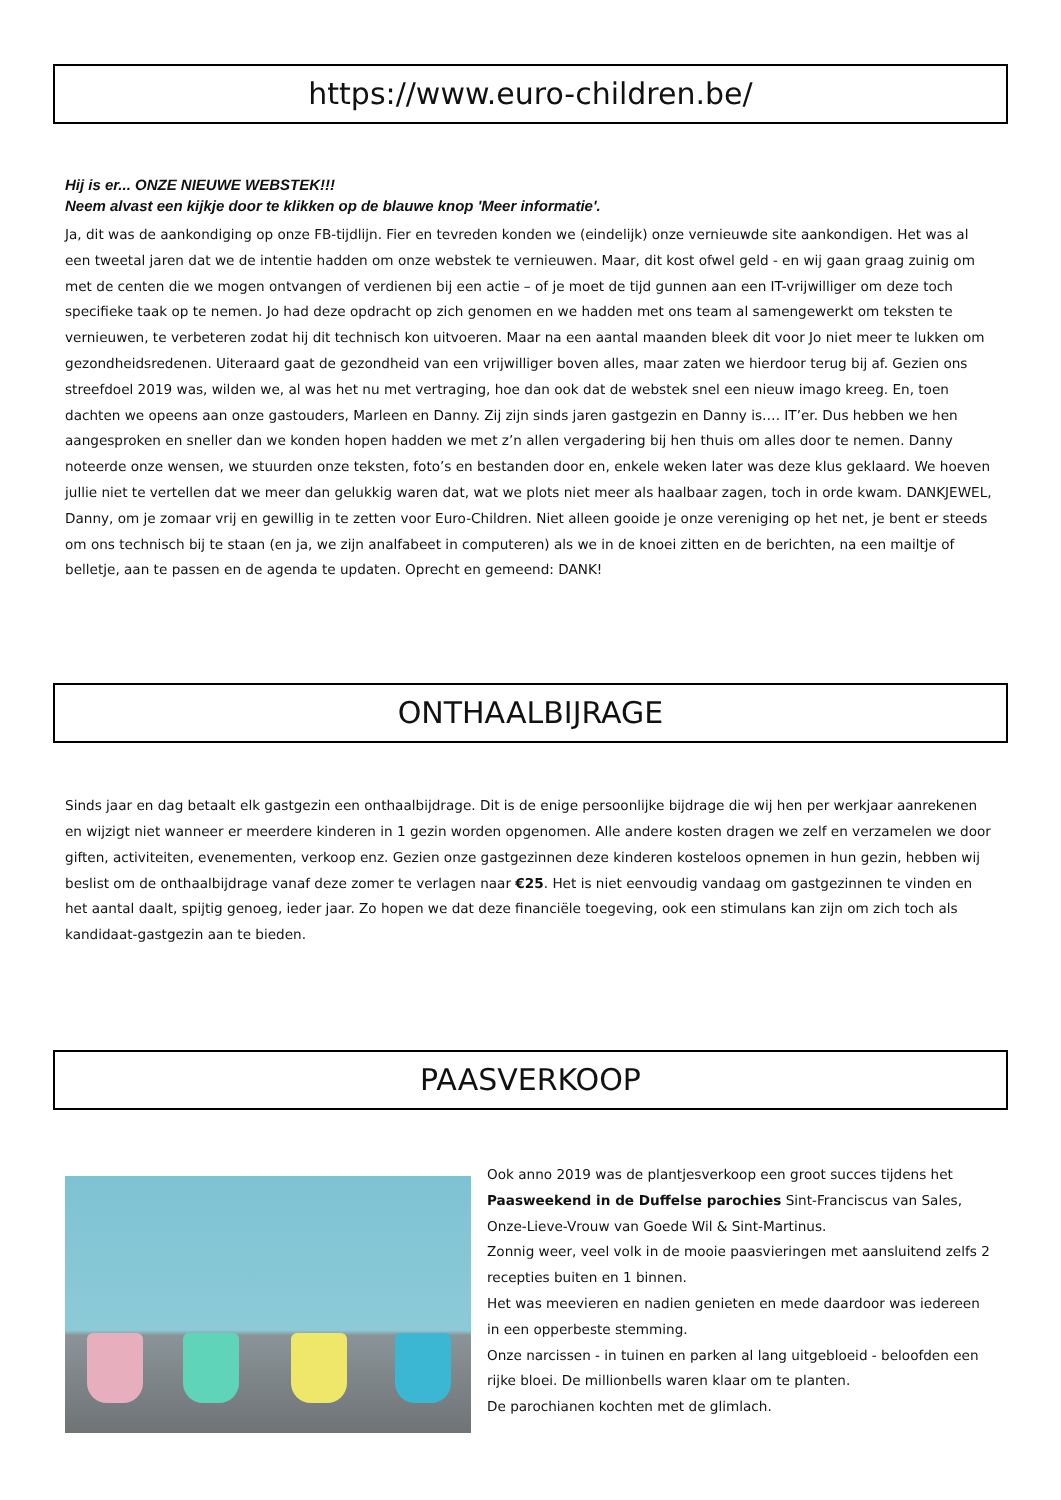https://www.euro-children.be/
Hij is er... ONZE NIEUWE WEBSTEK!!!
Neem alvast een kijkje door te klikken op de blauwe knop 'Meer informatie'.
Ja, dit was de aankondiging op onze FB-tijdlijn. Fier en tevreden konden we (eindelijk) onze vernieuwde site aankondigen. Het was al een tweetal jaren dat we de intentie hadden om onze webstek te vernieuwen. Maar, dit kost ofwel geld - en wij gaan graag zuinig om met de centen die we mogen ontvangen of verdienen bij een actie – of je moet de tijd gunnen aan een IT-vrijwilliger om deze toch specifieke taak op te nemen. Jo had deze opdracht op zich genomen en we hadden met ons team al samengewerkt om teksten te vernieuwen, te verbeteren zodat hij dit technisch kon uitvoeren. Maar na een aantal maanden bleek dit voor Jo niet meer te lukken om gezondheidsredenen. Uiteraard gaat de gezondheid van een vrijwilliger boven alles, maar zaten we hierdoor terug bij af. Gezien ons streefdoel 2019 was, wilden we, al was het nu met vertraging, hoe dan ook dat de webstek snel een nieuw imago kreeg. En, toen dachten we opeens aan onze gastouders, Marleen en Danny. Zij zijn sinds jaren gastgezin en Danny is…. IT’er. Dus hebben we hen aangesproken en sneller dan we konden hopen hadden we met z’n allen vergadering bij hen thuis om alles door te nemen. Danny noteerde onze wensen, we stuurden onze teksten, foto’s en bestanden door en, enkele weken later was deze klus geklaard. We hoeven jullie niet te vertellen dat we meer dan gelukkig waren dat, wat we plots niet meer als haalbaar zagen, toch in orde kwam. DANKJEWEL, Danny, om je zomaar vrij en gewillig in te zetten voor Euro-Children. Niet alleen gooide je onze vereniging op het net, je bent er steeds om ons technisch bij te staan (en ja, we zijn analfabeet in computeren) als we in de knoei zitten en de berichten, na een mailtje of belletje, aan te passen en de agenda te updaten. Oprecht en gemeend: DANK!
ONTHAALBIJRAGE
Sinds jaar en dag betaalt elk gastgezin een onthaalbijdrage. Dit is de enige persoonlijke bijdrage die wij hen per werkjaar aanrekenen en wijzigt niet wanneer er meerdere kinderen in 1 gezin worden opgenomen. Alle andere kosten dragen we zelf en verzamelen we door giften, activiteiten, evenementen, verkoop enz. Gezien onze gastgezinnen deze kinderen kosteloos opnemen in hun gezin, hebben wij beslist om de onthaalbijdrage vanaf deze zomer te verlagen naar €25. Het is niet eenvoudig vandaag om gastgezinnen te vinden en het aantal daalt, spijtig genoeg, ieder jaar. Zo hopen we dat deze financiële toegeving, ook een stimulans kan zijn om zich toch als kandidaat-gastgezin aan te bieden.
PAASVERKOOP
Ook anno 2019 was de plantjesverkoop een groot succes tijdens het Paasweekend in de Duffelse parochies Sint-Franciscus van Sales, Onze-Lieve-Vrouw van Goede Wil & Sint-Martinus.
Zonnig weer, veel volk in de mooie paasvieringen met aansluitend zelfs 2 recepties buiten en 1 binnen.
Het was meevieren en nadien genieten en mede daardoor was iedereen in een opperbeste stemming.
Onze narcissen - in tuinen en parken al lang uitgebloeid - beloofden een rijke bloei. De millionbells waren klaar om te planten.
De parochianen kochten met de glimlach.